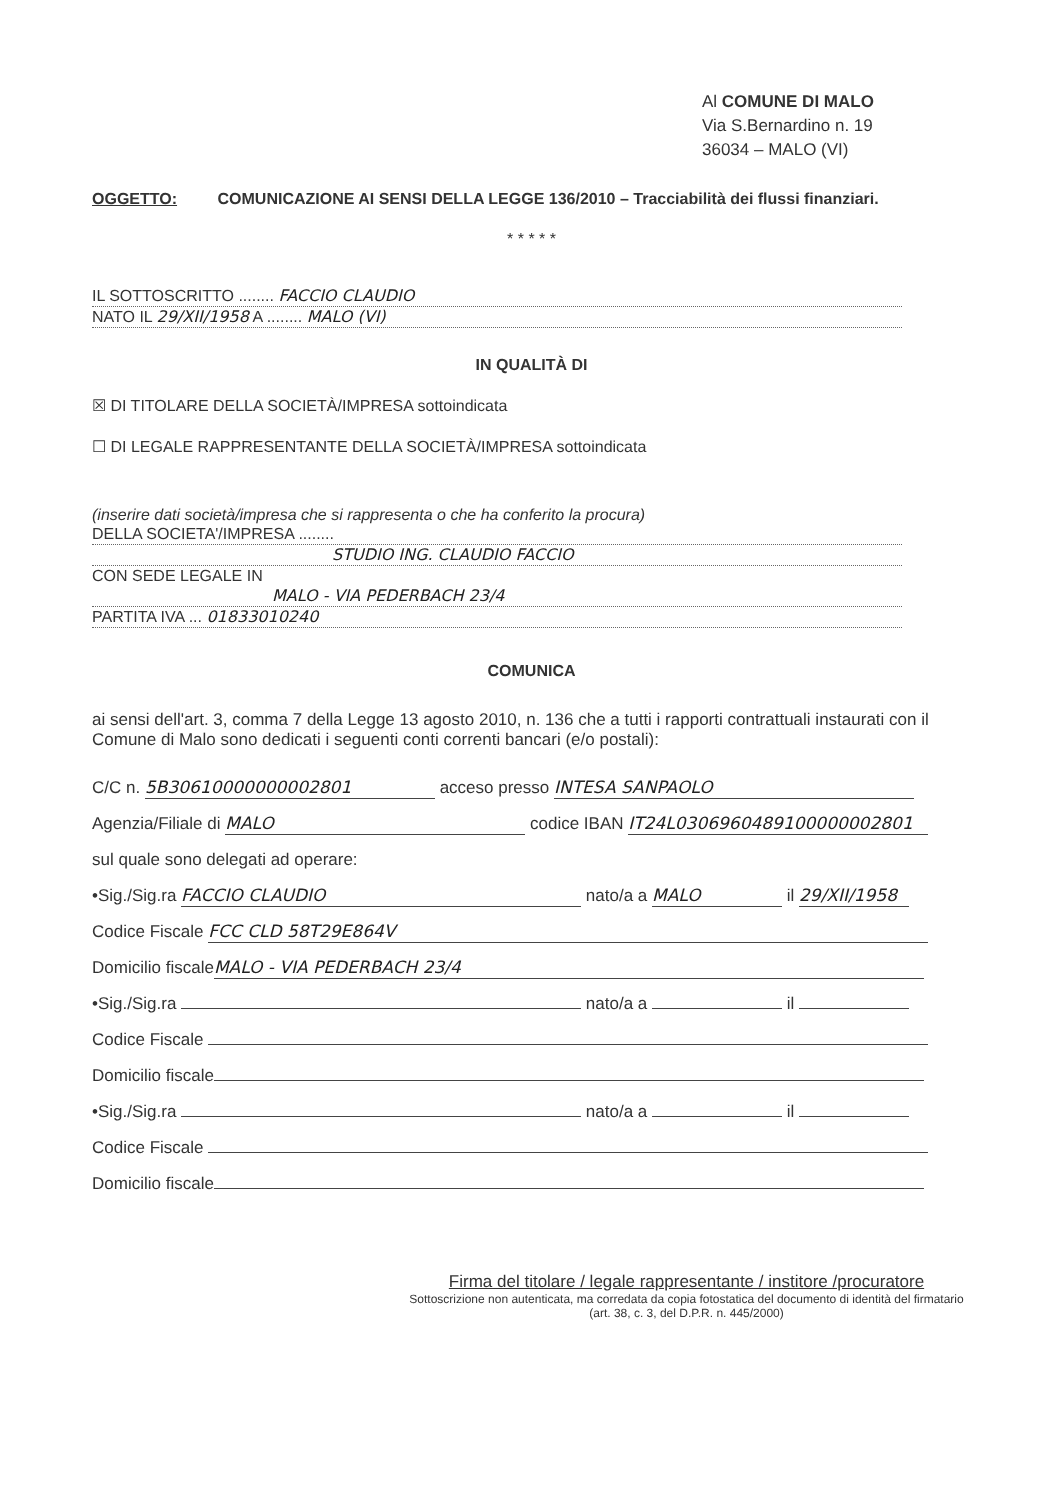Al COMUNE DI MALO
Via S.Bernardino n. 19
36034 – MALO (VI)
OGGETTO: COMUNICAZIONE AI SENSI DELLA LEGGE 136/2010 – Tracciabilità dei flussi finanziari.
* * * * *
IL SOTTOSCRITTO ........ FACCIO CLAUDIO
NATO IL 29/XII/1958 A ........ MALO (VI)
IN QUALITÀ DI
☒ DI TITOLARE DELLA SOCIETÀ/IMPRESA sottoindicata
☐ DI LEGALE RAPPRESENTANTE DELLA SOCIETÀ/IMPRESA sottoindicata
(inserire dati società/impresa che si rappresenta o che ha conferito la procura)
DELLA SOCIETA'/IMPRESA ........
STUDIO ING. CLAUDIO FACCIO
CON SEDE LEGALE IN
MALO - VIA PEDERBACH 23/4
PARTITA IVA ... 01833010240
COMUNICA
ai sensi dell'art. 3, comma 7 della Legge 13 agosto 2010, n. 136 che a tutti i rapporti contrattuali instaurati con il Comune di Malo sono dedicati i seguenti conti correnti bancari (e/o postali):
C/C n. 5B30610000000002801 acceso presso INTESA SANPAOLO
Agenzia/Filiale di MALO codice IBAN IT24L0306960489100000002801
sul quale sono delegati ad operare:
•Sig./Sig.ra FACCIO CLAUDIO nato/a a MALO il 29/XII/1958
Codice Fiscale FCC CLD 58T29E864V
Domicilio fiscale MALO - VIA PEDERBACH 23/4
•Sig./Sig.ra nato/a a il
Codice Fiscale
Domicilio fiscale
•Sig./Sig.ra nato/a a il
Codice Fiscale
Domicilio fiscale
Firma del titolare / legale rappresentante / institore /procuratore
Sottoscrizione non autenticata, ma corredata da copia fotostatica del documento di identità del firmatario
(art. 38, c. 3, del D.P.R. n. 445/2000)